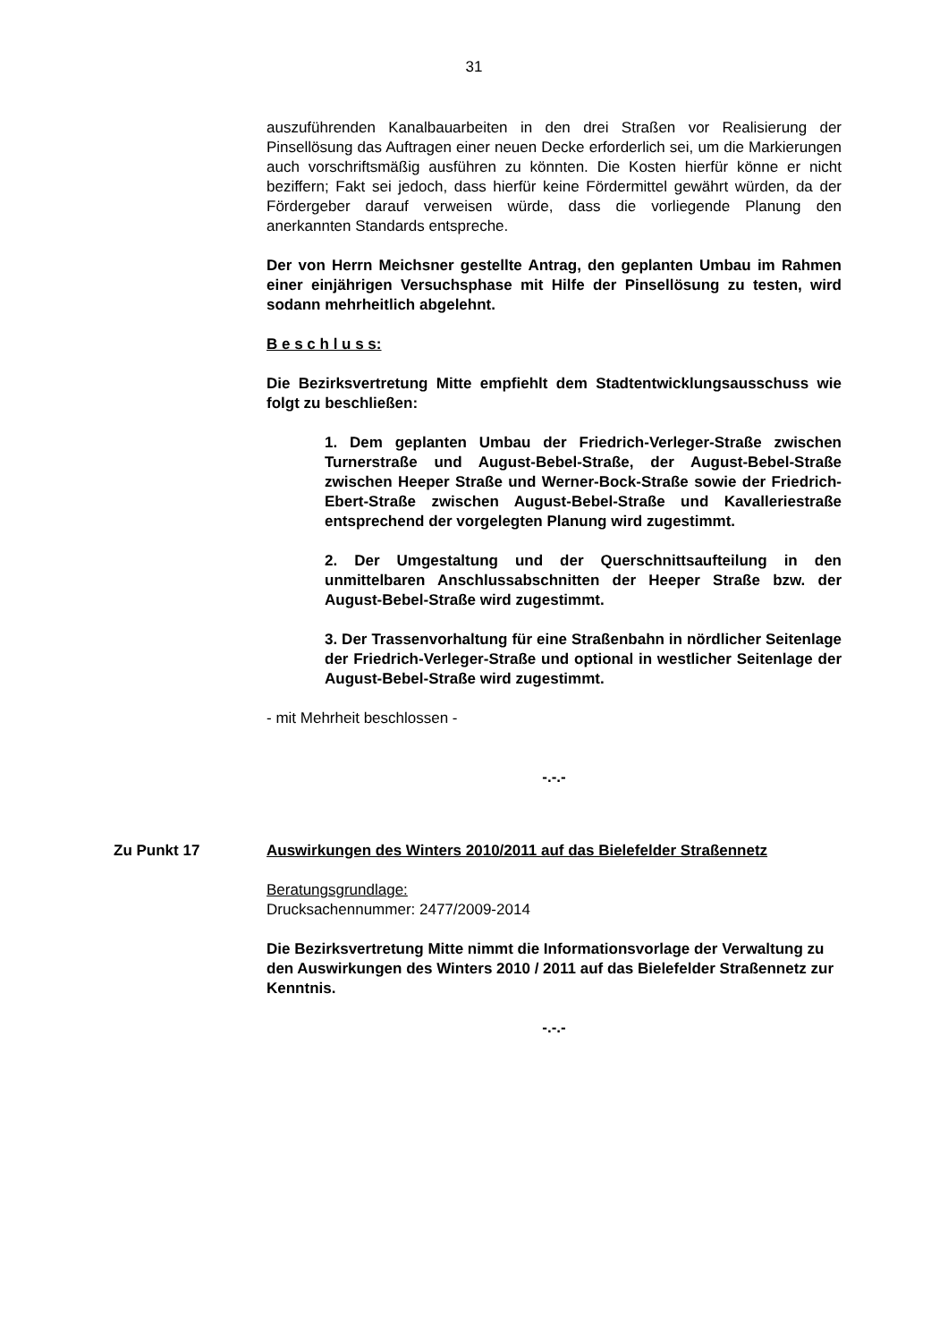31
auszuführenden Kanalbauarbeiten in den drei Straßen vor Realisierung der Pinsellösung das Auftragen einer neuen Decke erforderlich sei, um die Markierungen auch vorschriftsmäßig ausführen zu könnten. Die Kosten hierfür könne er nicht beziffern; Fakt sei jedoch, dass hierfür keine Fördermittel gewährt würden, da der Fördergeber darauf verweisen würde, dass die vorliegende Planung den anerkannten Standards entspreche.
Der von Herrn Meichsner gestellte Antrag, den geplanten Umbau im Rahmen einer einjährigen Versuchsphase mit Hilfe der Pinsellösung zu testen, wird sodann mehrheitlich abgelehnt.
B e s c h l u s s:
Die Bezirksvertretung Mitte empfiehlt dem Stadtentwicklungsausschuss wie folgt zu beschließen:
1. Dem geplanten Umbau der Friedrich-Verleger-Straße zwischen Turnerstraße und August-Bebel-Straße, der August-Bebel-Straße zwischen Heeper Straße und Werner-Bock-Straße sowie der Friedrich-Ebert-Straße zwischen August-Bebel-Straße und Kavalleriestraße entsprechend der vorgelegten Planung wird zugestimmt.
2. Der Umgestaltung und der Querschnittsaufteilung in den unmittelbaren Anschlussabschnitten der Heeper Straße bzw. der August-Bebel-Straße wird zugestimmt.
3. Der Trassenvorhaltung für eine Straßenbahn in nördlicher Seitenlage der Friedrich-Verleger-Straße und optional in westlicher Seitenlage der August-Bebel-Straße wird zugestimmt.
- mit Mehrheit beschlossen -
-.-.-
Zu Punkt 17 Auswirkungen des Winters 2010/2011 auf das Bielefelder Straßennetz
Beratungsgrundlage:
Drucksachennummer: 2477/2009-2014
Die Bezirksvertretung Mitte nimmt die Informationsvorlage der Verwaltung zu den Auswirkungen des Winters 2010 / 2011 auf das Bielefelder Straßennetz zur Kenntnis.
-.-.-